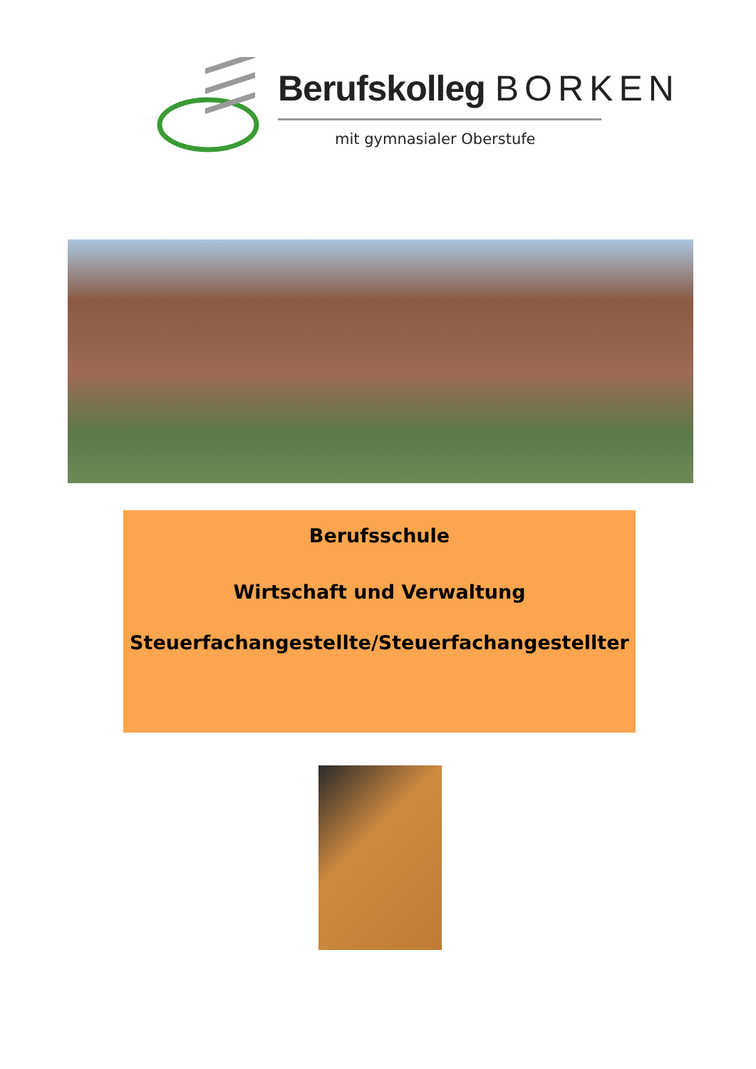Berufskolleg BORKEN
mit gymnasialer Oberstufe
Berufsschule
Wirtschaft und Verwaltung
Steuerfachangestellte/Steuerfachangestellter